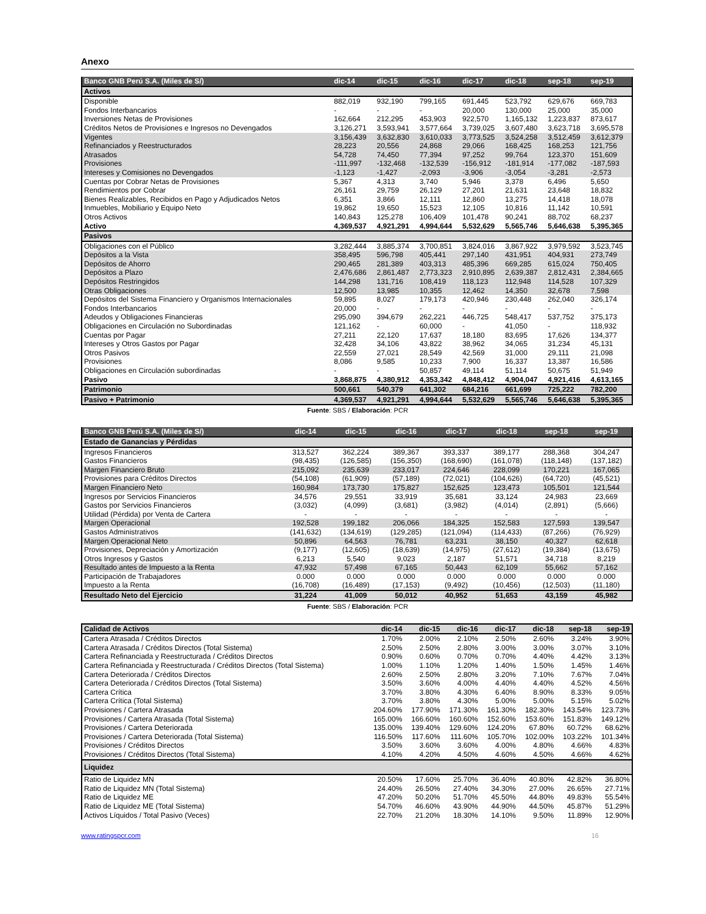Anexo
| Banco GNB Perú S.A. (Miles de S/) | dic-14 | dic-15 | dic-16 | dic-17 | dic-18 | sep-18 | sep-19 |
| --- | --- | --- | --- | --- | --- | --- | --- |
| Activos | | | | | | | |
| Disponible | 882,019 | 932,190 | 799,165 | 691,445 | 523,792 | 629,676 | 669,783 |
| Fondos Interbancarios | - | - | - | 20,000 | 130,000 | 25,000 | 35,000 |
| Inversiones Netas de Provisiones | 162,664 | 212,295 | 453,903 | 922,570 | 1,165,132 | 1,223,837 | 873,617 |
| Créditos Netos de Provisiones e Ingresos no Devengados | 3,126,271 | 3,593,941 | 3,577,664 | 3,739,025 | 3,607,480 | 3,623,718 | 3,695,578 |
| Vigentes | 3,156,439 | 3,632,830 | 3,610,033 | 3,773,525 | 3,524,258 | 3,512,459 | 3,612,379 |
| Refinanciados y Reestructurados | 28,223 | 20,556 | 24,868 | 29,066 | 168,425 | 168,253 | 121,756 |
| Atrasados | 54,728 | 74,450 | 77,394 | 97,252 | 99,764 | 123,370 | 151,609 |
| Provisiones | -111,997 | -132,468 | -132,539 | -156,912 | -181,914 | -177,082 | -187,593 |
| Intereses y Comisiones no Devengados | -1,123 | -1,427 | -2,093 | -3,906 | -3,054 | -3,281 | -2,573 |
| Cuentas por Cobrar Netas de Provisiones | 5,367 | 4,313 | 3,740 | 5,946 | 3,378 | 6,496 | 5,650 |
| Rendimientos por Cobrar | 26,161 | 29,759 | 26,129 | 27,201 | 21,631 | 23,648 | 18,832 |
| Bienes Realizables, Recibidos en Pago y Adjudicados Netos | 6,351 | 3,866 | 12,111 | 12,860 | 13,275 | 14,418 | 18,078 |
| Inmuebles, Mobiliario y Equipo Neto | 19,862 | 19,650 | 15,523 | 12,105 | 10,816 | 11,142 | 10,591 |
| Otros Activos | 140,843 | 125,278 | 106,409 | 101,478 | 90,241 | 88,702 | 68,237 |
| Activo | 4,369,537 | 4,921,291 | 4,994,644 | 5,532,629 | 5,565,746 | 5,646,638 | 5,395,365 |
| Pasivos | | | | | | | |
| Obligaciones con el Público | 3,282,444 | 3,885,374 | 3,700,851 | 3,824,016 | 3,867,922 | 3,979,592 | 3,523,745 |
| Depósitos a la Vista | 358,495 | 596,798 | 405,441 | 297,140 | 431,951 | 404,931 | 273,749 |
| Depósitos de Ahorro | 290,465 | 281,389 | 403,313 | 485,396 | 669,285 | 615,024 | 750,405 |
| Depósitos a Plazo | 2,476,686 | 2,861,487 | 2,773,323 | 2,910,895 | 2,639,387 | 2,812,431 | 2,384,665 |
| Depósitos Restringidos | 144,298 | 131,716 | 108,419 | 118,123 | 112,948 | 114,528 | 107,329 |
| Otras Obligaciones | 12,500 | 13,985 | 10,355 | 12,462 | 14,350 | 32,678 | 7,598 |
| Depósitos del Sistema Financiero y Organismos Internacionales | 59,895 | 8,027 | 179,173 | 420,946 | 230,448 | 262,040 | 326,174 |
| Fondos Interbancarios | 20,000 | - | - | - | - | - | - |
| Adeudos y Obligaciones Financieras | 295,090 | 394,679 | 262,221 | 446,725 | 548,417 | 537,752 | 375,173 |
| Obligaciones en Circulación no Subordinadas | 121,162 | - | 60,000 | - | 41,050 | - | 118,932 |
| Cuentas por Pagar | 27,211 | 22,120 | 17,637 | 18,180 | 83,695 | 17,626 | 134,377 |
| Intereses y Otros Gastos por Pagar | 32,428 | 34,106 | 43,822 | 38,962 | 34,065 | 31,234 | 45,131 |
| Otros Pasivos | 22,559 | 27,021 | 28,549 | 42,569 | 31,000 | 29,111 | 21,098 |
| Provisiones | 8,086 | 9,585 | 10,233 | 7,900 | 16,337 | 13,387 | 16,586 |
| Obligaciones en Circulación subordinadas | - | - | 50,857 | 49,114 | 51,114 | 50,675 | 51,949 |
| Pasivo | 3,868,875 | 4,380,912 | 4,353,342 | 4,848,412 | 4,904,047 | 4,921,416 | 4,613,165 |
| Patrimonio | 500,661 | 540,379 | 641,302 | 684,216 | 661,699 | 725,222 | 782,200 |
| Pasivo + Patrimonio | 4,369,537 | 4,921,291 | 4,994,644 | 5,532,629 | 5,565,746 | 5,646,638 | 5,395,365 |
Fuente: SBS / Elaboración: PCR
| Banco GNB Perú S.A. (Miles de S/) | dic-14 | dic-15 | dic-16 | dic-17 | dic-18 | sep-18 | sep-19 |
| --- | --- | --- | --- | --- | --- | --- | --- |
| Estado de Ganancias y Pérdidas | | | | | | | |
| Ingresos Financieros | 313,527 | 362,224 | 389,367 | 393,337 | 389,177 | 288,368 | 304,247 |
| Gastos Financieros | (98,435) | (126,585) | (156,350) | (168,690) | (161,078) | (118,148) | (137,182) |
| Margen Financiero Bruto | 215,092 | 235,639 | 233,017 | 224,646 | 228,099 | 170,221 | 167,065 |
| Provisiones para Créditos Directos | (54,108) | (61,909) | (57,189) | (72,021) | (104,626) | (64,720) | (45,521) |
| Margen Financiero Neto | 160,984 | 173,730 | 175,827 | 152,625 | 123,473 | 105,501 | 121,544 |
| Ingresos por Servicios Financieros | 34,576 | 29,551 | 33,919 | 35,681 | 33,124 | 24,983 | 23,669 |
| Gastos por Servicios Financieros | (3,032) | (4,099) | (3,681) | (3,982) | (4,014) | (2,891) | (5,666) |
| Utilidad (Pérdida) por Venta de Cartera | - | - | - | - | - | - | - |
| Margen Operacional | 192,528 | 199,182 | 206,066 | 184,325 | 152,583 | 127,593 | 139,547 |
| Gastos Administrativos | (141,632) | (134,619) | (129,285) | (121,094) | (114,433) | (87,266) | (76,929) |
| Margen Operacional Neto | 50,896 | 64,563 | 76,781 | 63,231 | 38,150 | 40,327 | 62,618 |
| Provisiones, Depreciación y Amortización | (9,177) | (12,605) | (18,639) | (14,975) | (27,612) | (19,384) | (13,675) |
| Otros Ingresos y Gastos | 6,213 | 5,540 | 9,023 | 2,187 | 51,571 | 34,718 | 8,219 |
| Resultado antes de Impuesto a la Renta | 47,932 | 57,498 | 67,165 | 50,443 | 62,109 | 55,662 | 57,162 |
| Participación de Trabajadores | 0.000 | 0.000 | 0.000 | 0.000 | 0.000 | 0.000 | 0.000 |
| Impuesto a la Renta | (16,708) | (16,489) | (17,153) | (9,492) | (10,456) | (12,503) | (11,180) |
| Resultado Neto del Ejercicio | 31,224 | 41,009 | 50,012 | 40,952 | 51,653 | 43,159 | 45,982 |
Fuente: SBS / Elaboración: PCR
| Calidad de Activos | dic-14 | dic-15 | dic-16 | dic-17 | dic-18 | sep-18 | sep-19 |
| Cartera Atrasada / Créditos Directos | 1.70% | 2.00% | 2.10% | 2.50% | 2.60% | 3.24% | 3.90% |
| Cartera Atrasada / Créditos Directos (Total Sistema) | 2.50% | 2.50% | 2.80% | 3.00% | 3.00% | 3.07% | 3.10% |
| Cartera Refinanciada y Reestructurada / Créditos Directos | 0.90% | 0.60% | 0.70% | 0.70% | 4.40% | 4.42% | 3.13% |
| Cartera Refinanciada y Reestructurada / Créditos Directos (Total Sistema) | 1.00% | 1.10% | 1.20% | 1.40% | 1.50% | 1.45% | 1.46% |
| Cartera Deteriorada / Créditos Directos | 2.60% | 2.50% | 2.80% | 3.20% | 7.10% | 7.67% | 7.04% |
| Cartera Deteriorada / Créditos Directos (Total Sistema) | 3.50% | 3.60% | 4.00% | 4.40% | 4.40% | 4.52% | 4.56% |
| Cartera Crítica | 3.70% | 3.80% | 4.30% | 6.40% | 8.90% | 8.33% | 9.05% |
| Cartera Crítica (Total Sistema) | 3.70% | 3.80% | 4.30% | 5.00% | 5.00% | 5.15% | 5.02% |
| Provisiones / Cartera Atrasada | 204.60% | 177.90% | 171.30% | 161.30% | 182.30% | 143.54% | 123.73% |
| Provisiones / Cartera Atrasada (Total Sistema) | 165.00% | 166.60% | 160.60% | 152.60% | 153.60% | 151.83% | 149.12% |
| Provisiones / Cartera Deteriorada | 135.00% | 139.40% | 129.60% | 124.20% | 67.80% | 60.72% | 68.62% |
| Provisiones / Cartera Deteriorada (Total Sistema) | 116.50% | 117.60% | 111.60% | 105.70% | 102.00% | 103.22% | 101.34% |
| Provisiones / Créditos Directos | 3.50% | 3.60% | 3.60% | 4.00% | 4.80% | 4.66% | 4.83% |
| Provisiones / Créditos Directos (Total Sistema) | 4.10% | 4.20% | 4.50% | 4.60% | 4.50% | 4.66% | 4.62% |
| Liquidez | | | | | | | |
| Ratio de Liquidez MN | 20.50% | 17.60% | 25.70% | 36.40% | 40.80% | 42.82% | 36.80% |
| Ratio de Liquidez MN (Total Sistema) | 24.40% | 26.50% | 27.40% | 34.30% | 27.00% | 26.65% | 27.71% |
| Ratio de Liquidez ME | 47.20% | 50.20% | 51.70% | 45.50% | 44.80% | 49.83% | 55.54% |
| Ratio de Liquidez ME (Total Sistema) | 54.70% | 46.60% | 43.90% | 44.90% | 44.50% | 45.87% | 51.29% |
| Activos Líquidos / Total Pasivo (Veces) | 22.70% | 21.20% | 18.30% | 14.10% | 9.50% | 11.89% | 12.90% |
www.ratingspcr.com 16